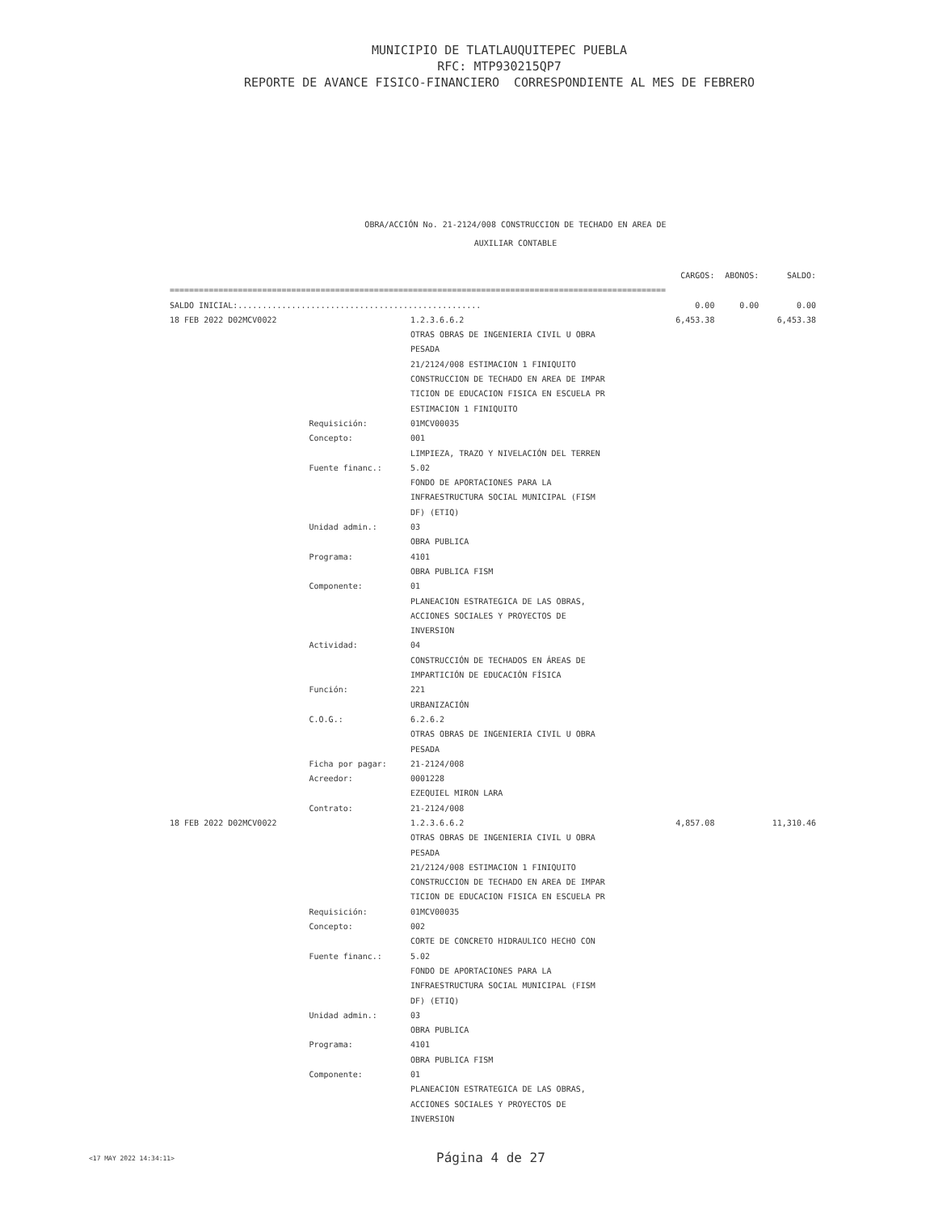MUNICIPIO DE TLATLAUQUITEPEC PUEBLA
RFC: MTP930215QP7
REPORTE DE AVANCE FISICO-FINANCIERO CORRESPONDIENTE AL MES DE FEBRERO
OBRA/ACCIÓN No. 21-2124/008 CONSTRUCCION DE TECHADO EN AREA DE
AUXILIAR CONTABLE
| | | | CARGOS: | ABONOS: | SALDO: |
| --- | --- | --- | --- | --- | --- |
| ====================================================================================================== | | | | | |
| SALDO INICIAL:.................................................. | | | 0.00 | 0.00 | 0.00 |
| 18 FEB 2022 D02MCV0022 | | 1.2.3.6.6.2 | 6,453.38 | | 6,453.38 |
| | | OTRAS OBRAS DE INGENIERIA CIVIL U OBRA | | | |
| | | PESADA | | | |
| | | 21/2124/008 ESTIMACION 1 FINIQUITO | | | |
| | | CONSTRUCCION DE TECHADO EN AREA DE IMPAR | | | |
| | | TICION DE EDUCACION FISICA EN ESCUELA PR | | | |
| | | ESTIMACION 1 FINIQUITO | | | |
| | Requisición: | 01MCV00035 | | | |
| | Concepto: | 001 | | | |
| | | LIMPIEZA, TRAZO Y NIVELACIÓN DEL TERREN | | | |
| | Fuente financ.: | 5.02 | | | |
| | | FONDO DE APORTACIONES PARA LA | | | |
| | | INFRAESTRUCTURA SOCIAL MUNICIPAL (FISM | | | |
| | | DF) (ETIQ) | | | |
| | Unidad admin.: | 03 | | | |
| | | OBRA PUBLICA | | | |
| | Programa: | 4101 | | | |
| | | OBRA PUBLICA FISM | | | |
| | Componente: | 01 | | | |
| | | PLANEACION ESTRATEGICA DE LAS OBRAS, | | | |
| | | ACCIONES SOCIALES Y PROYECTOS DE | | | |
| | | INVERSION | | | |
| | Actividad: | 04 | | | |
| | | CONSTRUCCIÓN DE TECHADOS EN ÁREAS DE | | | |
| | | IMPARTICIÓN DE EDUCACIÓN FÍSICA | | | |
| | Función: | 221 | | | |
| | | URBANIZACIÓN | | | |
| | C.O.G.: | 6.2.6.2 | | | |
| | | OTRAS OBRAS DE INGENIERIA CIVIL U OBRA | | | |
| | | PESADA | | | |
| | Ficha por pagar: | 21-2124/008 | | | |
| | Acreedor: | 0001228 | | | |
| | | EZEQUIEL MIRON LARA | | | |
| | Contrato: | 21-2124/008 | | | |
| 18 FEB 2022 D02MCV0022 | | 1.2.3.6.6.2 | 4,857.08 | | 11,310.46 |
| | | OTRAS OBRAS DE INGENIERIA CIVIL U OBRA | | | |
| | | PESADA | | | |
| | | 21/2124/008 ESTIMACION 1 FINIQUITO | | | |
| | | CONSTRUCCION DE TECHADO EN AREA DE IMPAR | | | |
| | | TICION DE EDUCACION FISICA EN ESCUELA PR | | | |
| | Requisición: | 01MCV00035 | | | |
| | Concepto: | 002 | | | |
| | | CORTE DE CONCRETO HIDRAULICO HECHO CON | | | |
| | Fuente financ.: | 5.02 | | | |
| | | FONDO DE APORTACIONES PARA LA | | | |
| | | INFRAESTRUCTURA SOCIAL MUNICIPAL (FISM | | | |
| | | DF) (ETIQ) | | | |
| | Unidad admin.: | 03 | | | |
| | | OBRA PUBLICA | | | |
| | Programa: | 4101 | | | |
| | | OBRA PUBLICA FISM | | | |
| | Componente: | 01 | | | |
| | | PLANEACION ESTRATEGICA DE LAS OBRAS, | | | |
| | | ACCIONES SOCIALES Y PROYECTOS DE | | | |
| | | INVERSION | | | |
<17 MAY 2022 14:34:11> Página 4 de 27